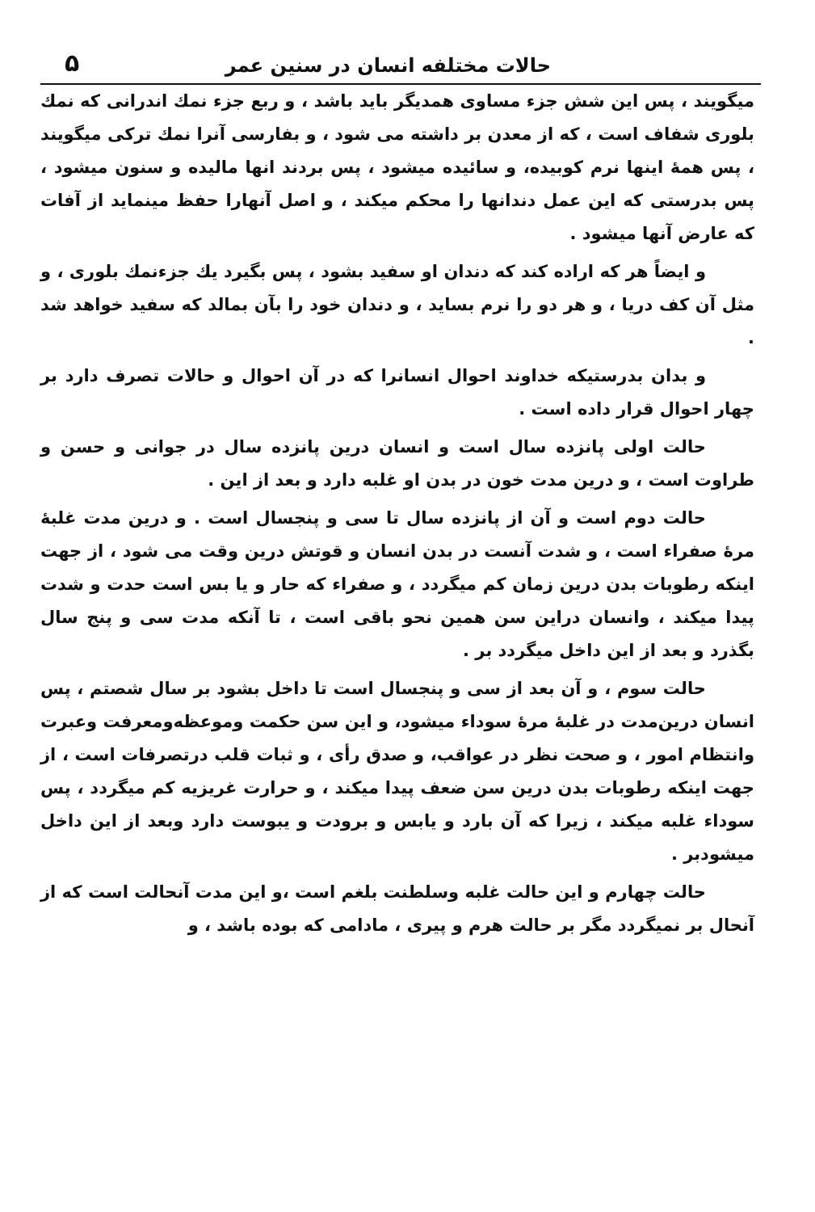حالات مختلفه انسان در سنين عمر ۵
ميگويند ، پس اين شش جزء مساوی همديگر بايد باشد ، و ربع جزء نمك اندرانی كه نمك بلوری شفاف است ، كه از معدن بر داشته می شود ، و بفارسی آنرا نمك تركی ميگويند ، پس همهٔ اينها نرم كوبيده، و سائيده ميشود ، پس بردند انها ماليده و سنون ميشود ، پس بدرستی كه اين عمل دندانها را محكم ميكند ، و اصل آنهارا حفظ مينمايد از آفات كه عارض آنها ميشود .
و ايضاً هر كه اراده كند كه دندان او سفيد بشود ، پس بگيرد يك جزءنمك بلوری ، و مثل آن كف دريا ، و هر دو را نرم بسايد ، و دندان خود را بآن بمالد كه سفيد خواهد شد .
و بدان بدرستيكه خداوند احوال انسانرا كه در آن احوال و حالات تصرف دارد بر چهار احوال قرار داده است .
حالت اولی پانزده سال است و انسان درين پانزده سال در جوانی و حسن و طراوت است ، و درين مدت خون در بدن او غلبه دارد و بعد از اين .
حالت دوم است و آن از پانزده سال تا سی و پنجسال است . و درين مدت غلبهٔ مرهٔ صفراء است ، و شدت آنست در بدن انسان و قوتش درين وقت می شود ، از جهت اينكه رطوبات بدن درين زمان كم ميگردد ، و صفراء كه حار و يا بس است حدت و شدت پيدا ميكند ، وانسان دراين سن همين نحو باقی است ، تا آنكه مدت سی و پنج سال بگذرد و بعد از اين داخل ميگردد بر .
حالت سوم ، و آن بعد از سی و پنجسال است تا داخل بشود بر سال شصتم ، پس انسان درين‌مدت در غلبهٔ مرهٔ سوداء ميشود، و اين سن حكمت وموعظه‌ومعرفت وعبرت وانتظام امور ، و صحت نظر در عواقب، و صدق رأی ، و ثبات قلب درتصرفات است ، از جهت اينكه رطوبات بدن درين سن ضعف پيدا ميكند ، و حرارت غريزيه كم ميگردد ، پس سوداء غلبه ميكند ، زيرا كه آن بارد و يابس و برودت و يبوست دارد وبعد از اين داخل ميشودبر .
حالت چهارم و اين حالت غلبه وسلطنت بلغم است ،و اين مدت آنحالت است كه از آنحال بر نميگردد مگر بر حالت هرم و پيری ، مادامی كه بوده باشد ، و